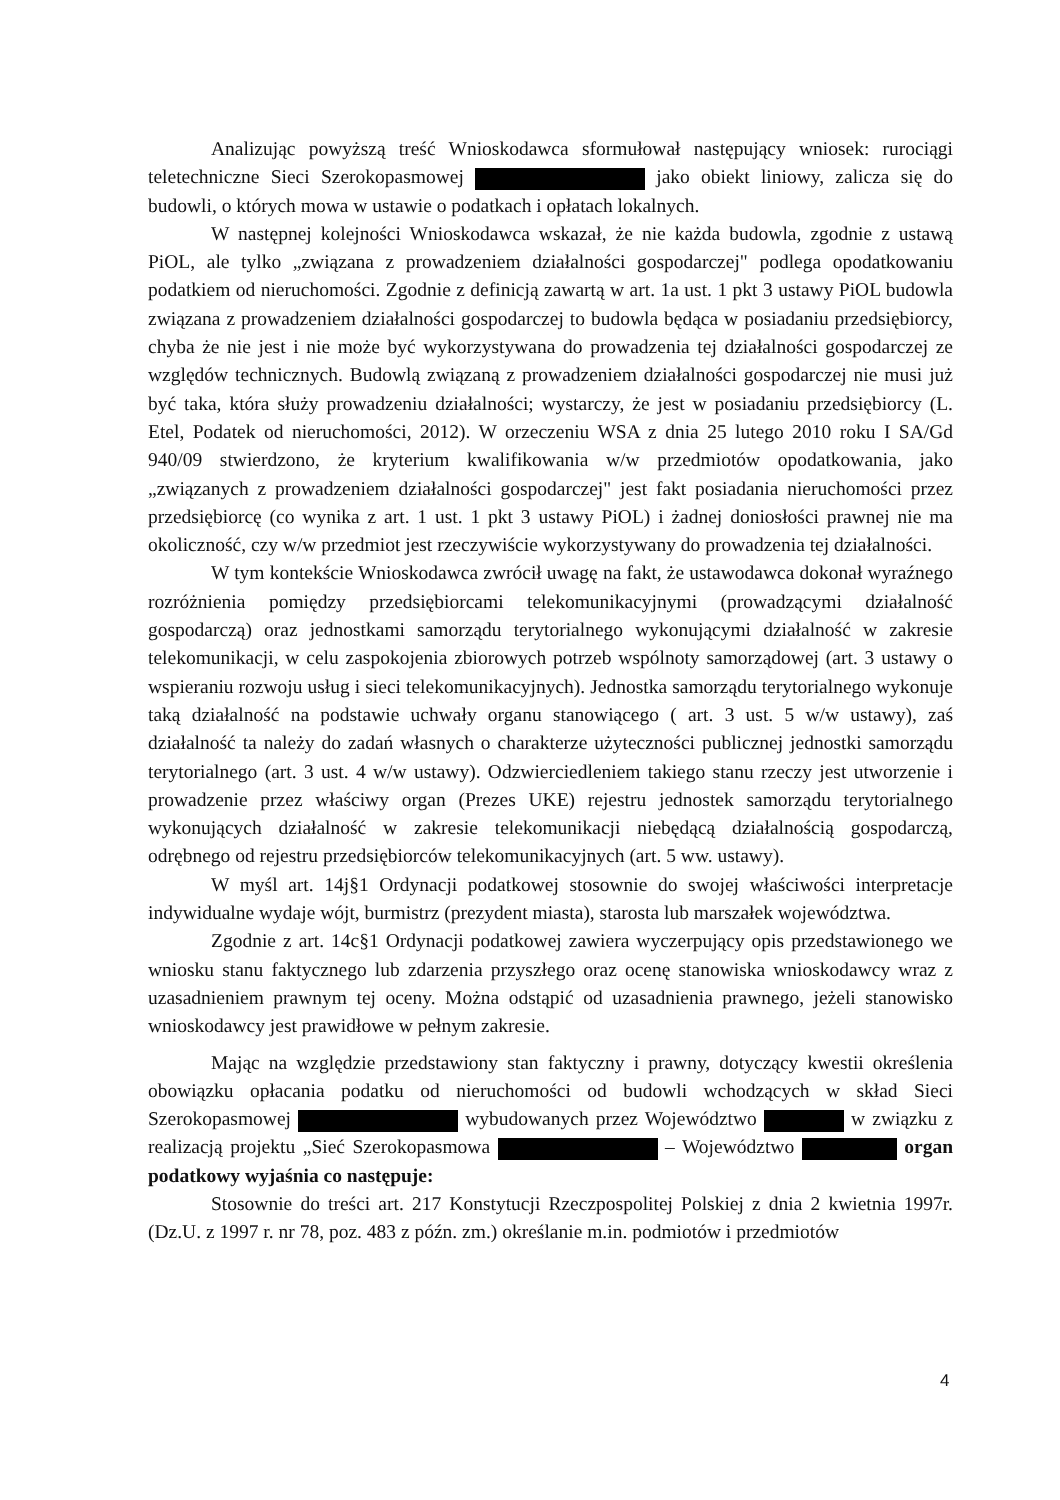Analizując powyższą treść Wnioskodawca sformułował następujący wniosek: rurociągi teletechniczne Sieci Szerokopasmowej jako obiekt liniowy, zalicza się do budowli, o których mowa w ustawie o podatkach i opłatach lokalnych.
W następnej kolejności Wnioskodawca wskazał, że nie każda budowla, zgodnie z ustawą PiOL, ale tylko „związana z prowadzeniem działalności gospodarczej" podlega opodatkowaniu podatkiem od nieruchomości. Zgodnie z definicją zawartą w art. 1a ust. 1 pkt 3 ustawy PiOL budowla związana z prowadzeniem działalności gospodarczej to budowla będąca w posiadaniu przedsiębiorcy, chyba że nie jest i nie może być wykorzystywana do prowadzenia tej działalności gospodarczej ze względów technicznych. Budowlą związaną z prowadzeniem działalności gospodarczej nie musi już być taka, która służy prowadzeniu działalności; wystarczy, że jest w posiadaniu przedsiębiorcy (L. Etel, Podatek od nieruchomości, 2012). W orzeczeniu WSA z dnia 25 lutego 2010 roku I SA/Gd 940/09 stwierdzono, że kryterium kwalifikowania w/w przedmiotów opodatkowania, jako „związanych z prowadzeniem działalności gospodarczej" jest fakt posiadania nieruchomości przez przedsiębiorcę (co wynika z art. 1 ust. 1 pkt 3 ustawy PiOL) i żadnej doniosłości prawnej nie ma okoliczność, czy w/w przedmiot jest rzeczywiście wykorzystywany do prowadzenia tej działalności.
W tym kontekście Wnioskodawca zwrócił uwagę na fakt, że ustawodawca dokonał wyraźnego rozróżnienia pomiędzy przedsiębiorcami telekomunikacyjnymi (prowadzącymi działalność gospodarczą) oraz jednostkami samorządu terytorialnego wykonującymi działalność w zakresie telekomunikacji, w celu zaspokojenia zbiorowych potrzeb wspólnoty samorządowej (art. 3 ustawy o wspieraniu rozwoju usług i sieci telekomunikacyjnych). Jednostka samorządu terytorialnego wykonuje taką działalność na podstawie uchwały organu stanowiącego ( art. 3 ust. 5 w/w ustawy), zaś działalność ta należy do zadań własnych o charakterze użyteczności publicznej jednostki samorządu terytorialnego (art. 3 ust. 4 w/w ustawy). Odzwierciedleniem takiego stanu rzeczy jest utworzenie i prowadzenie przez właściwy organ (Prezes UKE) rejestru jednostek samorządu terytorialnego wykonujących działalność w zakresie telekomunikacji niebędącą działalnością gospodarczą, odrębnego od rejestru przedsiębiorców telekomunikacyjnych (art. 5 ww. ustawy).
W myśl art. 14j§1 Ordynacji podatkowej stosownie do swojej właściwości interpretacje indywidualne wydaje wójt, burmistrz (prezydent miasta), starosta lub marszałek województwa.
Zgodnie z art. 14c§1 Ordynacji podatkowej zawiera wyczerpujący opis przedstawionego we wniosku stanu faktycznego lub zdarzenia przyszłego oraz ocenę stanowiska wnioskodawcy wraz z uzasadnieniem prawnym tej oceny. Można odstąpić od uzasadnienia prawnego, jeżeli stanowisko wnioskodawcy jest prawidłowe w pełnym zakresie.
Mając na względzie przedstawiony stan faktyczny i prawny, dotyczący kwestii określenia obowiązku opłacania podatku od nieruchomości od budowli wchodzących w skład Sieci Szerokopasmowej wybudowanych przez Województwo w związku z realizacją projektu „Sieć Szerokopasmowa – Województwo organ podatkowy wyjaśnia co następuje:
Stosownie do treści art. 217 Konstytucji Rzeczpospolitej Polskiej z dnia 2 kwietnia 1997r. (Dz.U. z 1997 r. nr 78, poz. 483 z późn. zm.) określanie m.in. podmiotów i przedmiotów
4